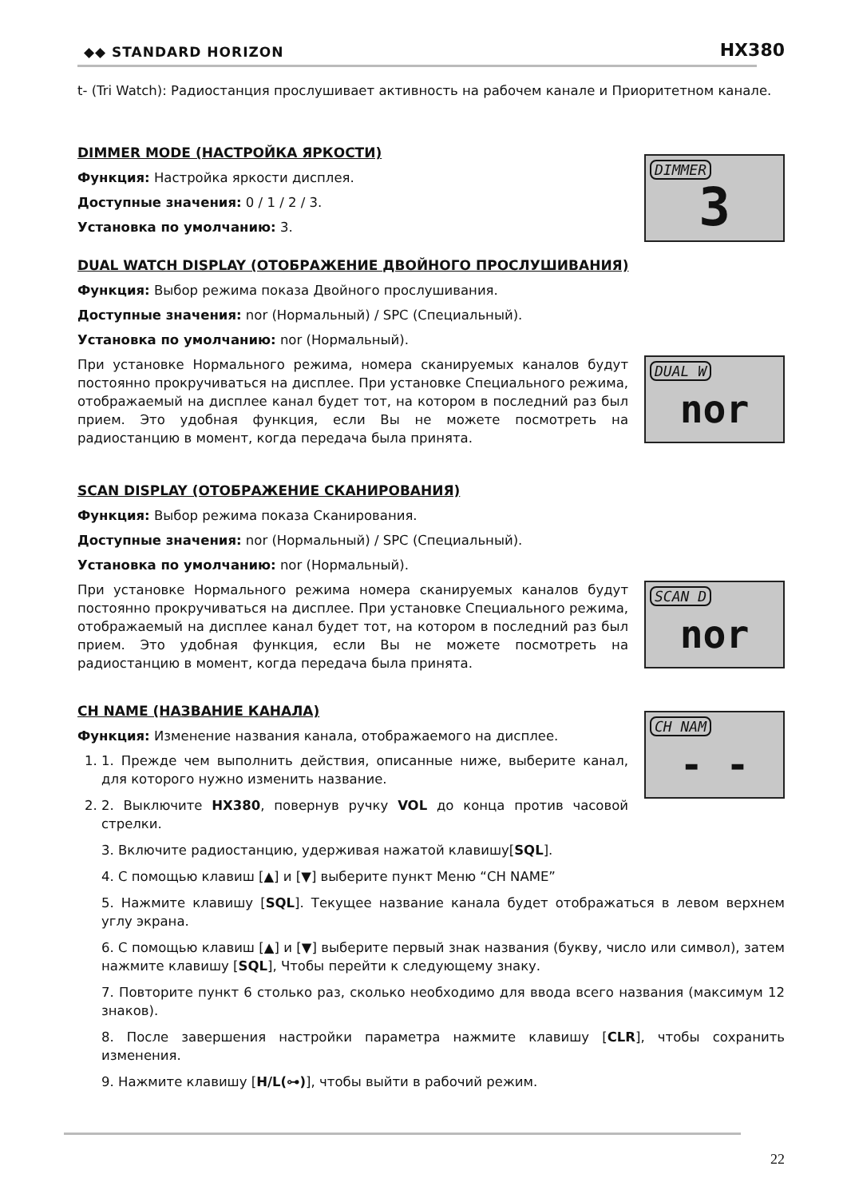◆◆ STANDARD HORIZON HX380
t- (Tri Watch): Радиостанция прослушивает активность на рабочем канале и Приоритетном канале.
DIMMER MODE (НАСТРОЙКА ЯРКОСТИ)
Функция: Настройка яркости дисплея.
Доступные значения: 0 / 1 / 2 / 3.
Установка по умолчанию: 3.
DIMMER
3
DUAL WATCH DISPLAY (ОТОБРАЖЕНИЕ ДВОЙНОГО ПРОСЛУШИВАНИЯ)
Функция: Выбор режима показа Двойного прослушивания.
Доступные значения: nor (Нормальный) / SPC (Специальный).
Установка по умолчанию: nor (Нормальный).
При установке Нормального режима, номера сканируемых каналов будут постоянно прокручиваться на дисплее. При установке Специального режима, отображаемый на дисплее канал будет тот, на котором в последний раз был прием. Это удобная функция, если Вы не можете посмотреть на радиостанцию в момент, когда передача была принята.
DUAL W
nor
SCAN DISPLAY (ОТОБРАЖЕНИЕ СКАНИРОВАНИЯ)
Функция: Выбор режима показа Сканирования.
Доступные значения: nor (Нормальный) / SPC (Специальный).
Установка по умолчанию: nor (Нормальный).
При установке Нормального режима номера сканируемых каналов будут постоянно прокручиваться на дисплее. При установке Специального режима, отображаемый на дисплее канал будет тот, на котором в последний раз был прием. Это удобная функция, если Вы не можете посмотреть на радиостанцию в момент, когда передача была принята.
SCAN D
nor
CH NAME (НАЗВАНИЕ КАНАЛА)
Функция: Изменение названия канала, отображаемого на дисплее.
1. 1. Прежде чем выполнить действия, описанные ниже, выберите канал, для которого нужно изменить название.
2. 2. Выключите HX380, повернув ручку VOL до конца против часовой стрелки.
CH NAM
- -
3. Включите радиостанцию, удерживая нажатой клавишу[SQL].
4. С помощью клавиш [▲] и [▼] выберите пункт Меню “CH NAME”
5. Нажмите клавишу [SQL]. Текущее название канала будет отображаться в левом верхнем углу экрана.
6. С помощью клавиш [▲] и [▼] выберите первый знак названия (букву, число или символ), затем нажмите клавишу [SQL], Чтобы перейти к следующему знаку.
7. Повторите пункт 6 столько раз, сколько необходимо для ввода всего названия (максимум 12 знаков).
8. После завершения настройки параметра нажмите клавишу [CLR], чтобы сохранить изменения.
9. Нажмите клавишу [H/L(⊶)], чтобы выйти в рабочий режим.
22